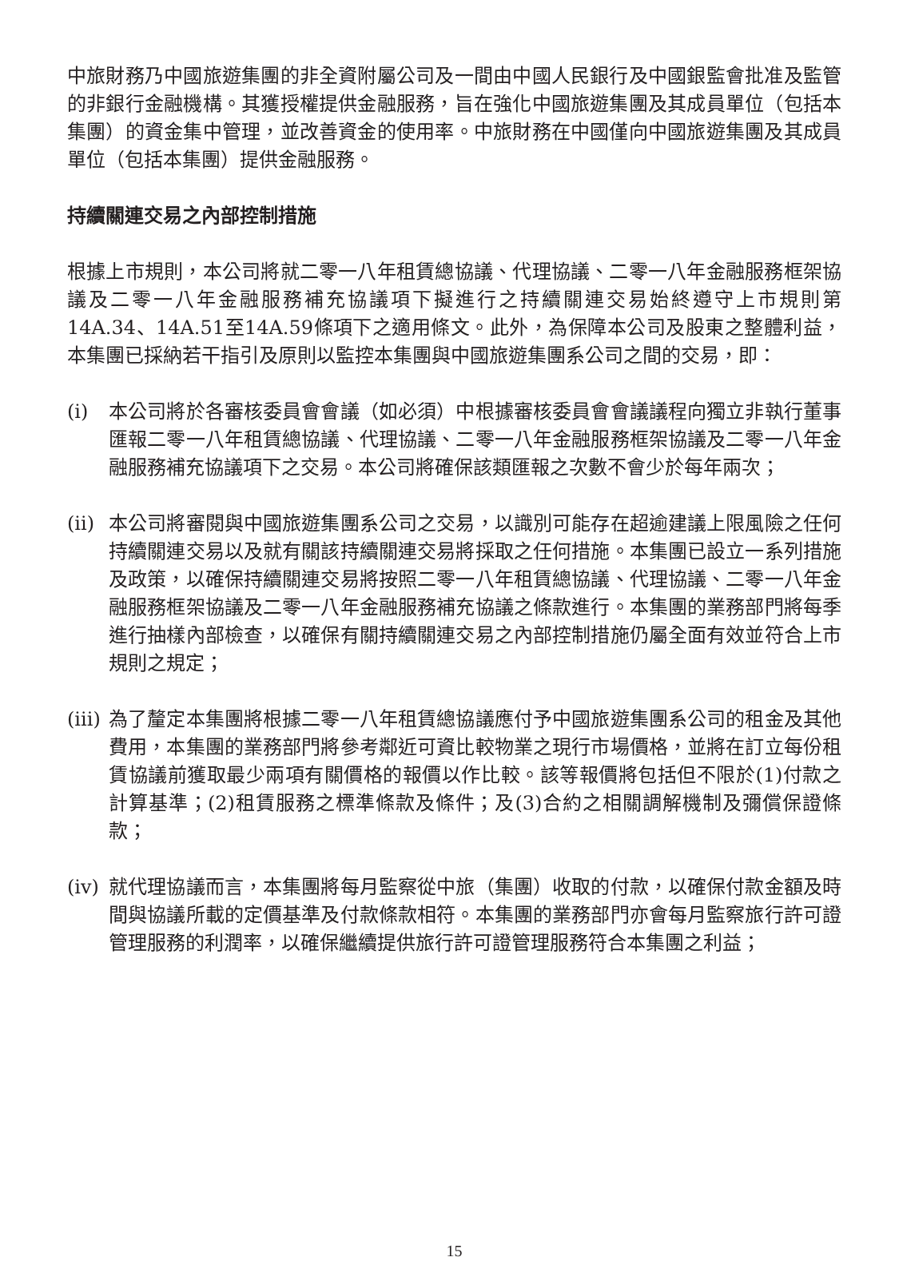中旅財務乃中國旅遊集團的非全資附屬公司及一間由中國人民銀行及中國銀監會批准及監管的非銀行金融機構。其獲授權提供金融服務，旨在強化中國旅遊集團及其成員單位（包括本集團）的資金集中管理，並改善資金的使用率。中旅財務在中國僅向中國旅遊集團及其成員單位（包括本集團）提供金融服務。
持續關連交易之內部控制措施
根據上市規則，本公司將就二零一八年租賃總協議、代理協議、二零一八年金融服務框架協議及二零一八年金融服務補充協議項下擬進行之持續關連交易始終遵守上市規則第14A.34、14A.51至14A.59條項下之適用條文。此外，為保障本公司及股東之整體利益，本集團已採納若干指引及原則以監控本集團與中國旅遊集團系公司之間的交易，即：
(i) 本公司將於各審核委員會會議（如必須）中根據審核委員會會議議程向獨立非執行董事匯報二零一八年租賃總協議、代理協議、二零一八年金融服務框架協議及二零一八年金融服務補充協議項下之交易。本公司將確保該類匯報之次數不會少於每年兩次；
(ii)
本公司將審閱與中國旅遊集團系公司之交易，以識別可能存在超逾建議上限風險之任何持續關連交易以及就有關該持續關連交易將採取之任何措施。本集團已設立一系列措施及政策，以確保持續關連交易將按照二零一八年租賃總協議、代理協議、二零一八年金融服務框架協議及二零一八年金融服務補充協議之條款進行。本集團的業務部門將每季進行抽樣內部檢查，以確保有關持續關連交易之內部控制措施仍屬全面有效並符合上市規則之規定；
(iii)
為了釐定本集團將根據二零一八年租賃總協議應付予中國旅遊集團系公司的租金及其他費用，本集團的業務部門將參考鄰近可資比較物業之現行市場價格，並將在訂立每份租賃協議前獲取最少兩項有關價格的報價以作比較。該等報價將包括但不限於(1)付款之計算基準；(2)租賃服務之標準條款及條件；及(3)合約之相關調解機制及彌償保證條款；
(iv)
就代理協議而言，本集團將每月監察從中旅（集團）收取的付款，以確保付款金額及時間與協議所載的定價基準及付款條款相符。本集團的業務部門亦會每月監察旅行許可證管理服務的利潤率，以確保繼續提供旅行許可證管理服務符合本集團之利益；
15